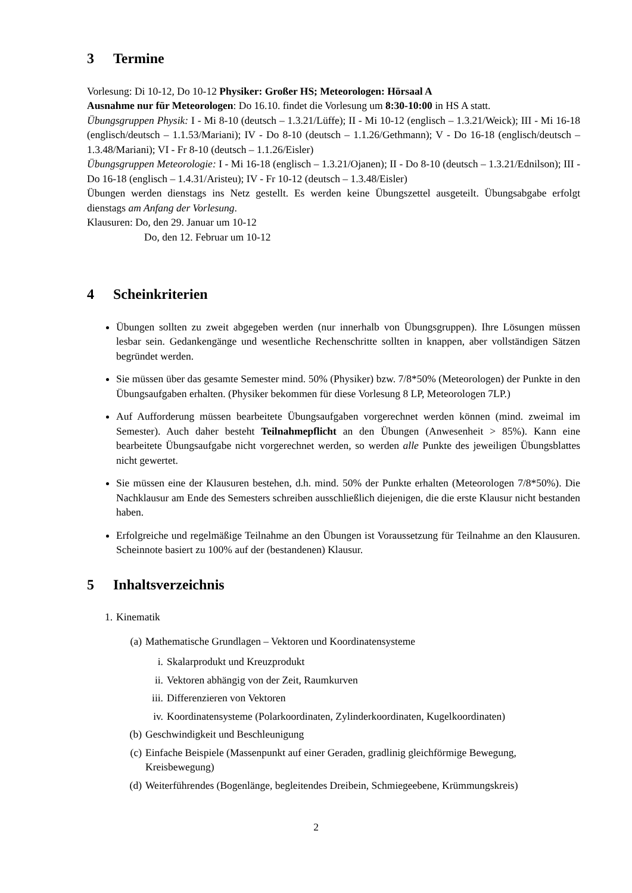3 Termine
Vorlesung: Di 10-12, Do 10-12 Physiker: Großer HS; Meteorologen: Hörsaal A
Ausnahme nur für Meteorologen: Do 16.10. findet die Vorlesung um 8:30-10:00 in HS A statt.
Übungsgruppen Physik: I - Mi 8-10 (deutsch – 1.3.21/Lüffe); II - Mi 10-12 (englisch – 1.3.21/Weick); III - Mi 16-18 (englisch/deutsch – 1.1.53/Mariani); IV - Do 8-10 (deutsch – 1.1.26/Gethmann); V - Do 16-18 (englisch/deutsch – 1.3.48/Mariani); VI - Fr 8-10 (deutsch – 1.1.26/Eisler)
Übungsgruppen Meteorologie: I - Mi 16-18 (englisch – 1.3.21/Ojanen); II - Do 8-10 (deutsch – 1.3.21/Ednilson); III - Do 16-18 (englisch – 1.4.31/Aristeu); IV - Fr 10-12 (deutsch – 1.3.48/Eisler)
Übungen werden dienstags ins Netz gestellt. Es werden keine Übungszettel ausgeteilt. Übungsabgabe erfolgt dienstags am Anfang der Vorlesung.
Klausuren: Do, den 29. Januar um 10-12
Do, den 12. Februar um 10-12
4 Scheinkriterien
Übungen sollten zu zweit abgegeben werden (nur innerhalb von Übungsgruppen). Ihre Lösungen müssen lesbar sein. Gedankengänge und wesentliche Rechenschritte sollten in knappen, aber vollständigen Sätzen begründet werden.
Sie müssen über das gesamte Semester mind. 50% (Physiker) bzw. 7/8*50% (Meteorologen) der Punkte in den Übungsaufgaben erhalten. (Physiker bekommen für diese Vorlesung 8 LP, Meteorologen 7LP.)
Auf Aufforderung müssen bearbeitete Übungsaufgaben vorgerechnet werden können (mind. zweimal im Semester). Auch daher besteht Teilnahmepflicht an den Übungen (Anwesenheit > 85%). Kann eine bearbeitete Übungsaufgabe nicht vorgerechnet werden, so werden alle Punkte des jeweiligen Übungsblattes nicht gewertet.
Sie müssen eine der Klausuren bestehen, d.h. mind. 50% der Punkte erhalten (Meteorologen 7/8*50%). Die Nachklausur am Ende des Semesters schreiben ausschließlich diejenigen, die die erste Klausur nicht bestanden haben.
Erfolgreiche und regelmäßige Teilnahme an den Übungen ist Voraussetzung für Teilnahme an den Klausuren. Scheinnote basiert zu 100% auf der (bestandenen) Klausur.
5 Inhaltsverzeichnis
1. Kinematik
(a) Mathematische Grundlagen – Vektoren und Koordinatensysteme
i. Skalarprodukt und Kreuzprodukt
ii. Vektoren abhängig von der Zeit, Raumkurven
iii. Differenzieren von Vektoren
iv. Koordinatensysteme (Polarkoordinaten, Zylinderkoordinaten, Kugelkoordinaten)
(b) Geschwindigkeit und Beschleunigung
(c) Einfache Beispiele (Massenpunkt auf einer Geraden, gradlinig gleichförmige Bewegung, Kreisbewegung)
(d) Weiterführendes (Bogenlänge, begleitendes Dreibein, Schmiegeebene, Krümmungskreis)
2